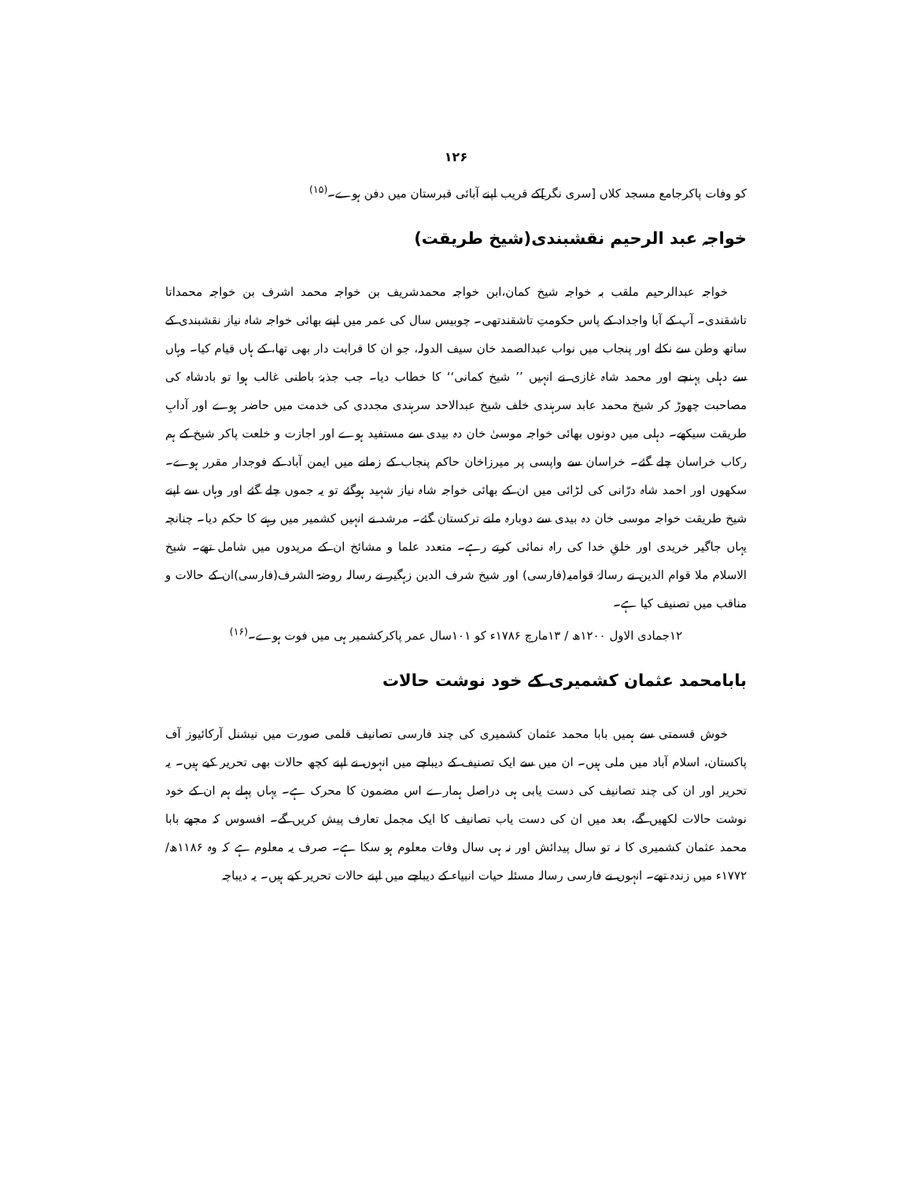۱۲۶
کو وفات پاکرجامع مسجد کلاں [سری نگر]کے قریب اپنے آبائی قبرستان میں دفن ہوے۔<sup>(۱۵)</sup>
خواجہ عبد الرحیم نقشبندی(شیخ طریقت)
خواجہ عبدالرحیم ملقب بہ خواجہ شیخ کمان،ابن خواجہ محمدشریف بن خواجہ محمد اشرف بن خواجہ محمداتا تاشقندی۔ آپ کے آبا واجداد کے پاس حکومتِ تاشقندتھی۔ چوبیس سال کی عمر میں اپنے بھائی خواجہ شاہ نیاز نقشبندی کے ساتھ وطن سے نکلے اور پنجاب میں نواب عبدالصمد خان سیف الدولہ، جو ان کا قرابت دار بھی تھا، کے ہاں قیام کیا۔ وہاں سے دہلی پہنچے اور محمد شاہ غازی نے انہیں ’’ شیخ کمانی‘‘ کا خطاب دیا۔ جب جذبۂ باطنی غالب ہوا تو بادشاہ کی مصاحبت چھوڑ کر شیخ محمد عابد سرہندی خلف شیخ عبدالاحد سرہندی مجددی کی خدمت میں حاضر ہوے اور آدابِ طریقت سیکھے۔ دہلی میں دونوں بھائی خواجہ موسیٰ خان دہ بیدی سے مستفید ہوے اور اجازت و خلعت پاکر شیخ کے ہم رکاب خراسان چلے گئے۔ خراسان سے واپسی پر میرزاخان حاکم پنجاب کے زمانے میں ایمن آباد کے فوجدار مقرر ہوے۔ سکھوں اور احمد شاہ درّانی کی لڑائی میں ان کے بھائی خواجہ شاہ نیاز شہید ہوگئے تو یہ جموں چلے گئے اور وہاں سے اپنے شیخ طریقت خواجہ موسی خان دہ بیدی سے دوبارہ ملنے ترکستان گئے۔ مرشد نے انہیں کشمیر میں رہنے کا حکم دیا۔ چنانچہ یہاں جاگیر خریدی اور خلقِ خدا کی راہ نمائی کرتے رہے۔ متعدد علما و مشائخ ان کے مریدوں میں شامل تھے۔ شیخ الاسلام ملا قوام الدین نے رسالۂ قوامیہ(فارسی) اور شیخ شرف الدین زہگیر نے رسالہ روضۃ الشرف(فارسی)ان کے حالات و مناقب میں تصنیف کیا ہے۔
۱۲جمادی الاول ۱۲۰۰ھ / ۱۳مارچ ۱۷۸۶ء کو ۱۰۱سال عمر پاکرکشمیر ہی میں فوت ہوے۔<sup>(۱۶)</sup>
بابامحمد عثمان کشمیری کے خود نوشت حالات
خوش قسمتی سے ہمیں بابا محمد عثمان کشمیری کی چند فارسی تصانیف قلمی صورت میں نیشنل آرکائیوز آف پاکستان، اسلام آباد میں ملی ہیں۔ ان میں سے ایک تصنیف کے دیباچے میں انہوں نے اپنے کچھ حالات بھی تحریر کیے ہیں۔ یہ تحریر اور ان کی چند تصانیف کی دست یابی ہی دراصل ہمارے اس مضمون کا محرک ہے۔ یہاں پہلے ہم ان کے خود نوشت حالات لکھیں گے، بعد میں ان کی دست یاب تصانیف کا ایک مجمل تعارف پیش کریں گے۔ افسوس کہ مجھے بابا محمد عثمان کشمیری کا نہ تو سال پیدائش اور نہ ہی سال وفات معلوم ہو سکا ہے۔ صرف یہ معلوم ہے کہ وہ ۱۱۸۶ھ/۱۷۷۲ء میں زندہ تھے۔ انہوں نے فارسی رسالہ مسئلہ حیات انبیاء کے دیباچے میں اپنے حالات تحریر کیے ہیں۔ یہ دیباچہ